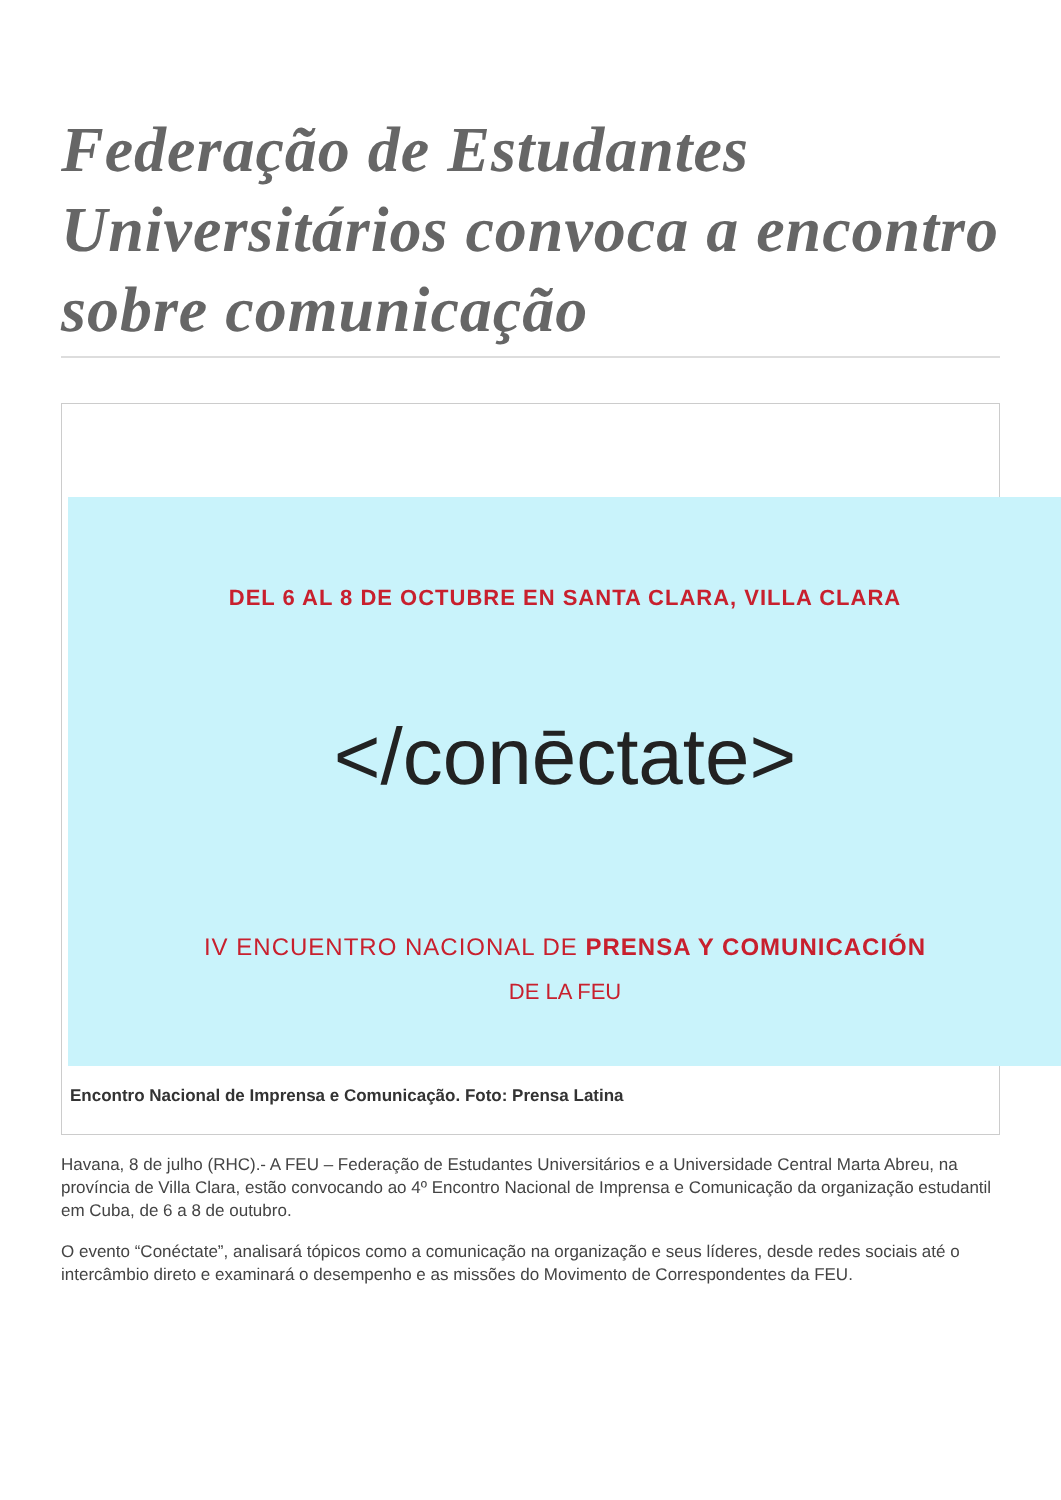Federação de Estudantes Universitários convoca a encontro sobre comunicação
DEL 6 AL 8 DE OCTUBRE EN SANTA CLARA, VILLA CLARA
</conēctate>
IV ENCUENTRO NACIONAL DE PRENSA Y COMUNICACIÓN
DE LA FEU
Encontro Nacional de Imprensa e Comunicação. Foto: Prensa Latina
Havana, 8 de julho (RHC).- A FEU – Federação de Estudantes Universitários e a Universidade Central Marta Abreu, na província de Villa Clara, estão convocando ao 4º Encontro Nacional de Imprensa e Comunicação da organização estudantil em Cuba, de 6 a 8 de outubro.
O evento “Conéctate”, analisará tópicos como a comunicação na organização e seus líderes, desde redes sociais até o intercâmbio direto e examinará o desempenho e as missões do Movimento de Correspondentes da FEU.